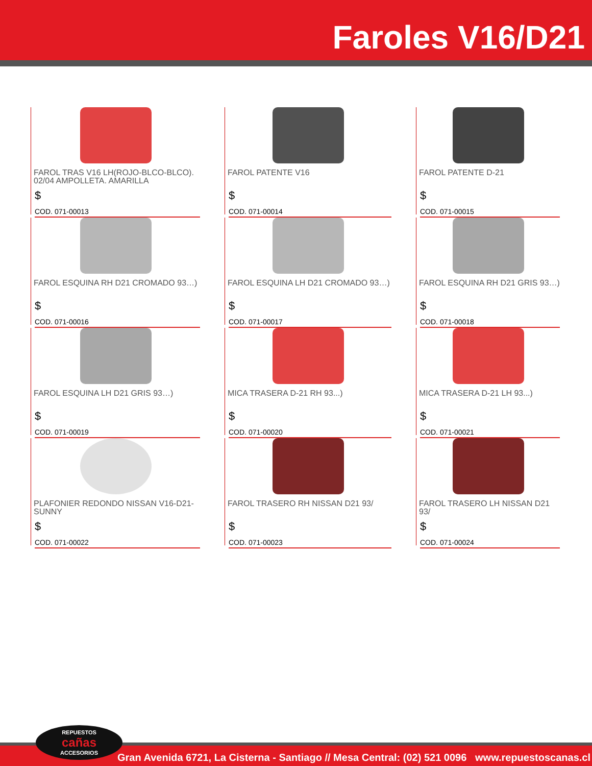Faroles V16/D21
FAROL TRAS V16 LH(ROJO-BLCO-BLCO). 02/04 AMPOLLETA. AMARILLA
$
COD. 071-00013
FAROL PATENTE V16
$
COD. 071-00014
FAROL PATENTE D-21
$
COD. 071-00015
FAROL ESQUINA RH D21 CROMADO 93…)
$
COD. 071-00016
FAROL ESQUINA LH D21 CROMADO 93…)
$
COD. 071-00017
FAROL ESQUINA RH D21 GRIS 93…)
$
COD. 071-00018
FAROL ESQUINA LH D21 GRIS 93…)
$
COD. 071-00019
MICA TRASERA D-21 RH 93...)
$
COD. 071-00020
MICA TRASERA D-21 LH 93...)
$
COD. 071-00021
PLAFONIER REDONDO NISSAN V16-D21-SUNNY
$
COD. 071-00022
FAROL TRASERO RH NISSAN D21 93/
$
COD. 071-00023
FAROL TRASERO LH NISSAN D21 93/
$
COD. 071-00024
Gran Avenida 6721, La Cisterna - Santiago // Mesa Central: (02) 521 0096 www.repuestoscanas.cl
REPUESTOS
cañas
ACCESORIOS